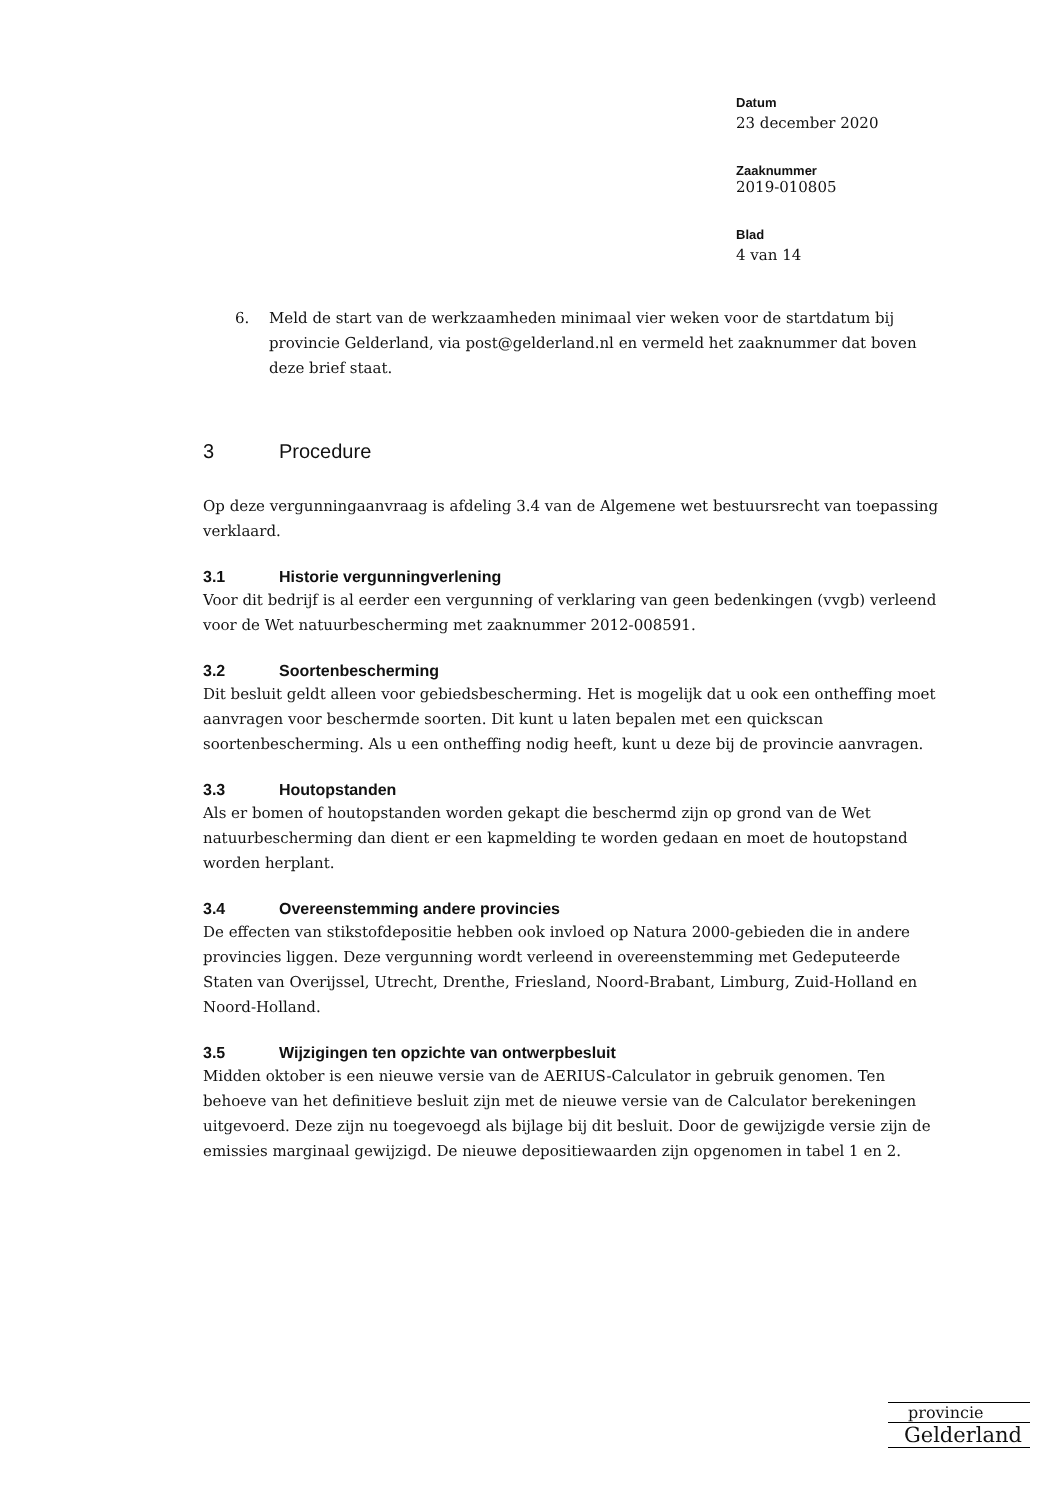Datum
23 december 2020
Zaaknummer
2019-010805
Blad
4 van 14
6. Meld de start van de werkzaamheden minimaal vier weken voor de startdatum bij provincie Gelderland, via post@gelderland.nl en vermeld het zaaknummer dat boven deze brief staat.
3 Procedure
Op deze vergunningaanvraag is afdeling 3.4 van de Algemene wet bestuursrecht van toepassing verklaard.
3.1 Historie vergunningverlening
Voor dit bedrijf is al eerder een vergunning of verklaring van geen bedenkingen (vvgb) verleend voor de Wet natuurbescherming met zaaknummer 2012-008591.
3.2 Soortenbescherming
Dit besluit geldt alleen voor gebiedsbescherming. Het is mogelijk dat u ook een ontheffing moet aanvragen voor beschermde soorten. Dit kunt u laten bepalen met een quickscan soortenbescherming. Als u een ontheffing nodig heeft, kunt u deze bij de provincie aanvragen.
3.3 Houtopstanden
Als er bomen of houtopstanden worden gekapt die beschermd zijn op grond van de Wet natuurbescherming dan dient er een kapmelding te worden gedaan en moet de houtopstand worden herplant.
3.4 Overeenstemming andere provincies
De effecten van stikstofdepositie hebben ook invloed op Natura 2000-gebieden die in andere provincies liggen. Deze vergunning wordt verleend in overeenstemming met Gedeputeerde Staten van Overijssel, Utrecht, Drenthe, Friesland, Noord-Brabant, Limburg, Zuid-Holland en Noord-Holland.
3.5 Wijzigingen ten opzichte van ontwerpbesluit
Midden oktober is een nieuwe versie van de AERIUS-Calculator in gebruik genomen. Ten behoeve van het definitieve besluit zijn met de nieuwe versie van de Calculator berekeningen uitgevoerd. Deze zijn nu toegevoegd als bijlage bij dit besluit. Door de gewijzigde versie zijn de emissies marginaal gewijzigd. De nieuwe depositiewaarden zijn opgenomen in tabel 1 en 2.
provincie
Gelderland